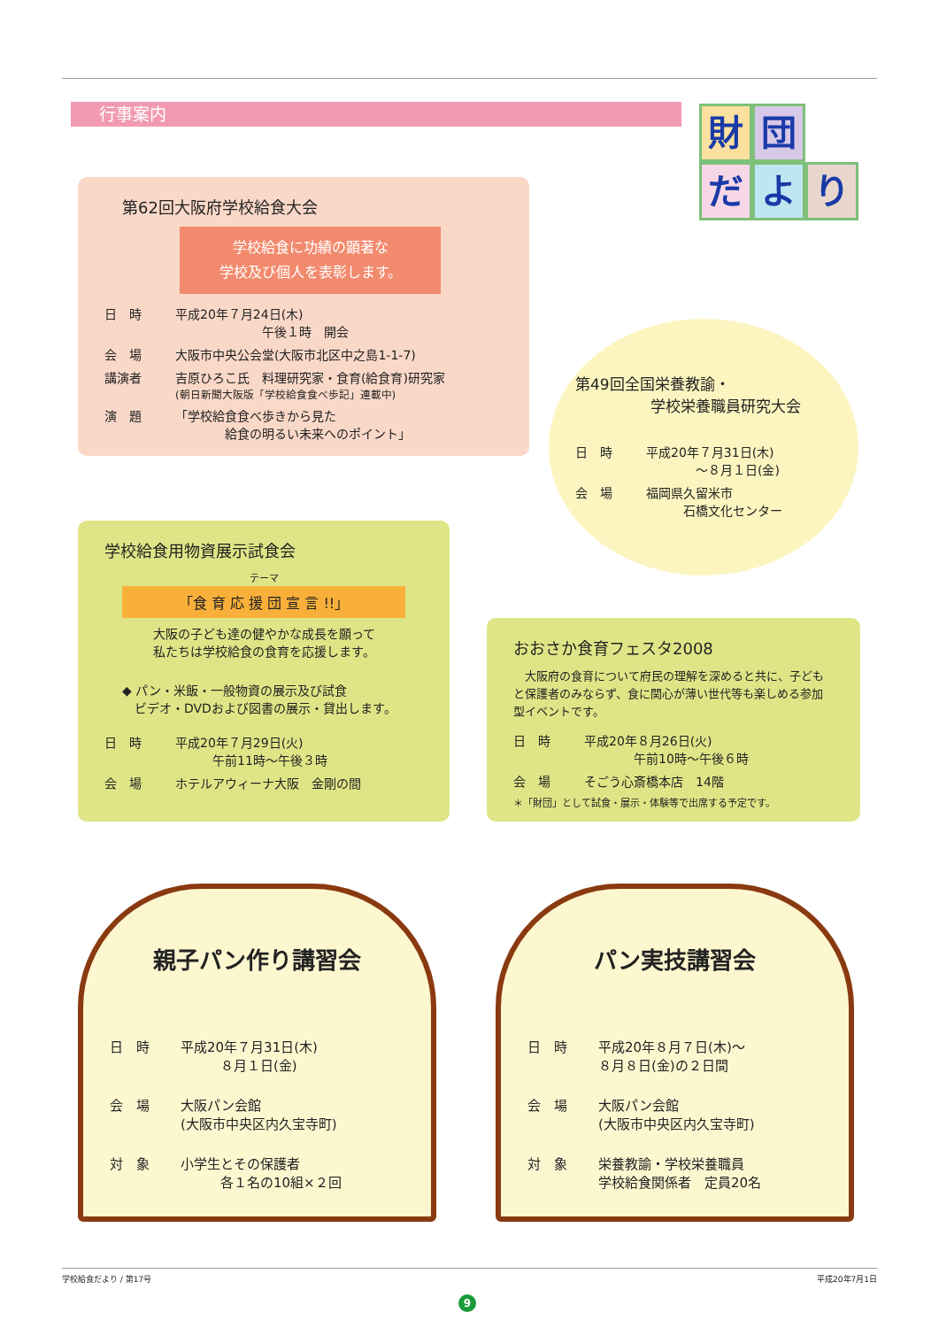行事案内
財
団
だ
よ
り
第62回大阪府学校給食大会
学校給食に功績の顕著な
学校及び個人を表彰します。
日　時 平成20年７月24日(木)
　　　　　　　午後１時　開会
会　場 大阪市中央公会堂(大阪市北区中之島1-1-7)
講演者 吉原ひろこ氏　料理研究家・食育(給食育)研究家
(朝日新聞大阪版「学校給食食べ歩記」連載中)
演　題 「学校給食食べ歩きから見た
　　　　給食の明るい未来へのポイント」
第49回全国栄養教諭・
　　　　　学校栄養職員研究大会
日　時 平成20年７月31日(木)
　　　　～８月１日(金)
会　場 福岡県久留米市
　　　石橋文化センター
学校給食用物資展示試食会
テーマ
「食 育 応 援 団 宣 言 !!」
大阪の子ども達の健やかな成長を願って
私たちは学校給食の食育を応援します。
◆ パン・米飯・一般物資の展示及び試食
　ビデオ・DVDおよび図書の展示・貸出します。
日　時 平成20年７月29日(火)
　　　午前11時～午後３時
会　場 ホテルアウィーナ大阪　金剛の間
おおさか食育フェスタ2008
　大阪府の食育について府民の理解を深めると共に、子どもと保護者のみならず、食に関心が薄い世代等も楽しめる参加型イベントです。
日　時 平成20年８月26日(火)
　　　　午前10時～午後６時
会　場 そごう心斎橋本店　14階
＊「財団」として試食・展示・体験等で出席する予定です。
親子パン作り講習会
日　時 平成20年７月31日(木)
　　　８月１日(金)
会　場 大阪パン会館
(大阪市中央区内久宝寺町)
対　象 小学生とその保護者
　　　各１名の10組×２回
パン実技講習会
日　時 平成20年８月７日(木)～
８月８日(金)の２日間
会　場 大阪パン会館
(大阪市中央区内久宝寺町)
対　象 栄養教諭・学校栄養職員
学校給食関係者　定員20名
学校給食だより / 第17号 平成20年7月1日
9